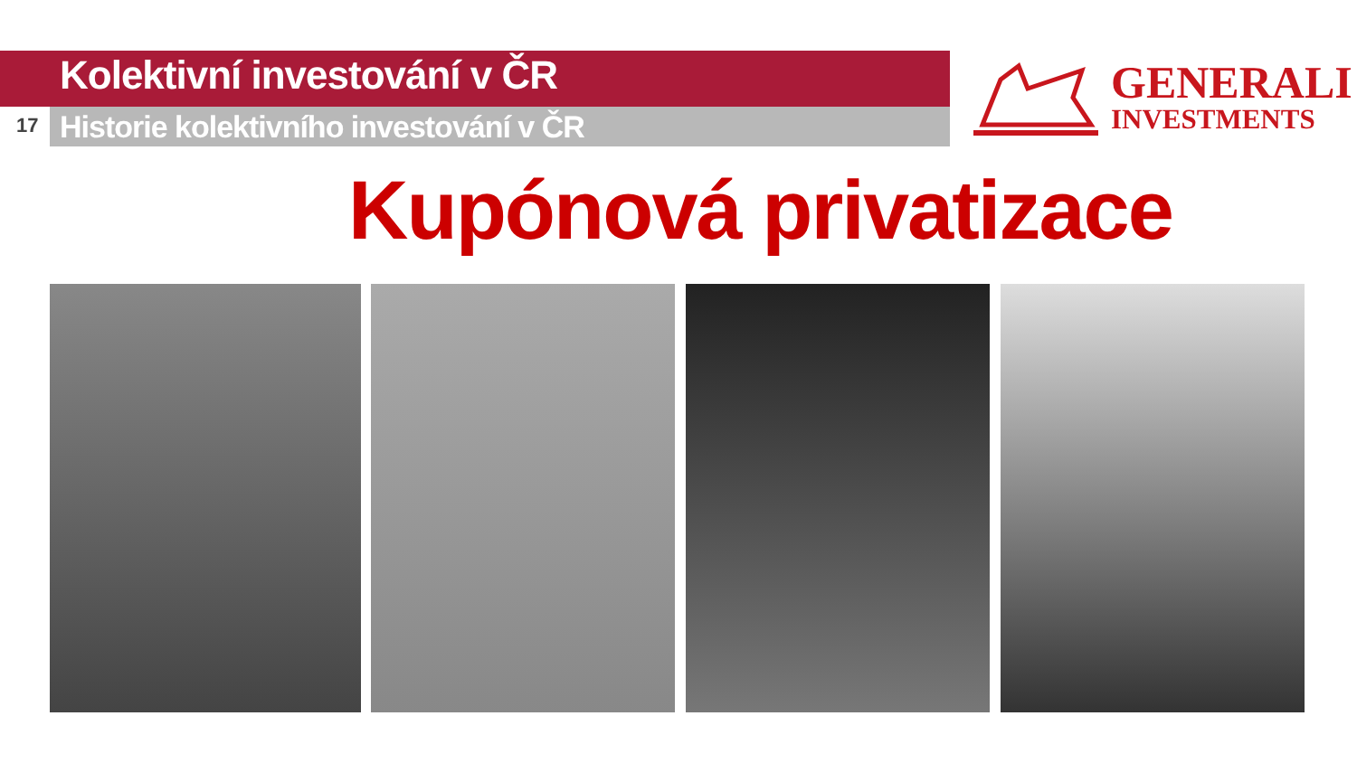Kolektivní investování v ČR
17
Historie kolektivního investování v ČR
GENERALI
INVESTMENTS
Kupónová privatizace